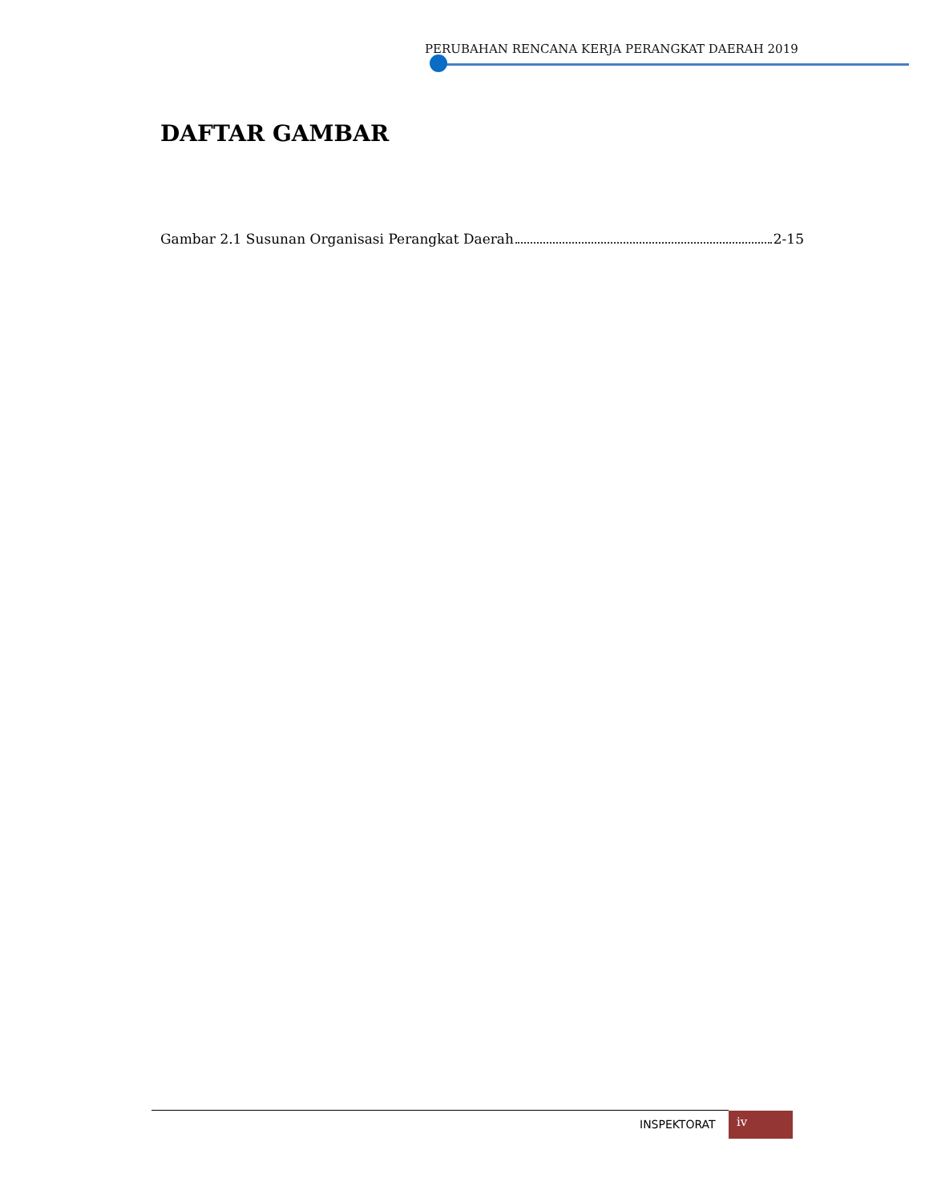PERUBAHAN RENCANA KERJA PERANGKAT DAERAH 2019
DAFTAR GAMBAR
Gambar 2.1 Susunan Organisasi Perangkat Daerah 2-15
INSPEKTORAT iv